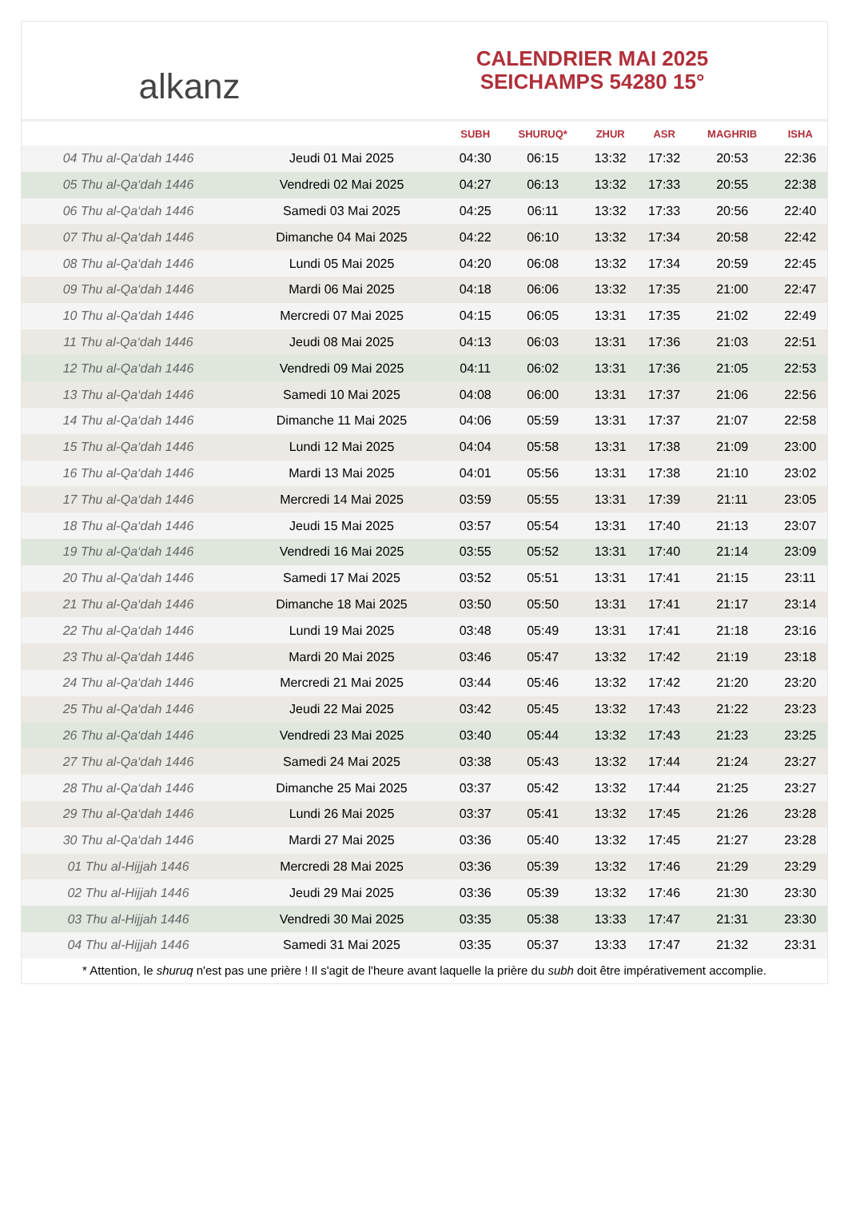alkanz
CALENDRIER MAI 2025
SEICHAMPS 54280 15°
| | | SUBH | SHURUQ* | ZHUR | ASR | MAGHRIB | ISHA |
| --- | --- | --- | --- | --- | --- | --- | --- |
| 04 Thu al-Qa‘dah 1446 | Jeudi 01 Mai 2025 | 04:30 | 06:15 | 13:32 | 17:32 | 20:53 | 22:36 |
| 05 Thu al-Qa‘dah 1446 | Vendredi 02 Mai 2025 | 04:27 | 06:13 | 13:32 | 17:33 | 20:55 | 22:38 |
| 06 Thu al-Qa‘dah 1446 | Samedi 03 Mai 2025 | 04:25 | 06:11 | 13:32 | 17:33 | 20:56 | 22:40 |
| 07 Thu al-Qa‘dah 1446 | Dimanche 04 Mai 2025 | 04:22 | 06:10 | 13:32 | 17:34 | 20:58 | 22:42 |
| 08 Thu al-Qa‘dah 1446 | Lundi 05 Mai 2025 | 04:20 | 06:08 | 13:32 | 17:34 | 20:59 | 22:45 |
| 09 Thu al-Qa‘dah 1446 | Mardi 06 Mai 2025 | 04:18 | 06:06 | 13:32 | 17:35 | 21:00 | 22:47 |
| 10 Thu al-Qa‘dah 1446 | Mercredi 07 Mai 2025 | 04:15 | 06:05 | 13:31 | 17:35 | 21:02 | 22:49 |
| 11 Thu al-Qa‘dah 1446 | Jeudi 08 Mai 2025 | 04:13 | 06:03 | 13:31 | 17:36 | 21:03 | 22:51 |
| 12 Thu al-Qa‘dah 1446 | Vendredi 09 Mai 2025 | 04:11 | 06:02 | 13:31 | 17:36 | 21:05 | 22:53 |
| 13 Thu al-Qa‘dah 1446 | Samedi 10 Mai 2025 | 04:08 | 06:00 | 13:31 | 17:37 | 21:06 | 22:56 |
| 14 Thu al-Qa‘dah 1446 | Dimanche 11 Mai 2025 | 04:06 | 05:59 | 13:31 | 17:37 | 21:07 | 22:58 |
| 15 Thu al-Qa‘dah 1446 | Lundi 12 Mai 2025 | 04:04 | 05:58 | 13:31 | 17:38 | 21:09 | 23:00 |
| 16 Thu al-Qa‘dah 1446 | Mardi 13 Mai 2025 | 04:01 | 05:56 | 13:31 | 17:38 | 21:10 | 23:02 |
| 17 Thu al-Qa‘dah 1446 | Mercredi 14 Mai 2025 | 03:59 | 05:55 | 13:31 | 17:39 | 21:11 | 23:05 |
| 18 Thu al-Qa‘dah 1446 | Jeudi 15 Mai 2025 | 03:57 | 05:54 | 13:31 | 17:40 | 21:13 | 23:07 |
| 19 Thu al-Qa‘dah 1446 | Vendredi 16 Mai 2025 | 03:55 | 05:52 | 13:31 | 17:40 | 21:14 | 23:09 |
| 20 Thu al-Qa‘dah 1446 | Samedi 17 Mai 2025 | 03:52 | 05:51 | 13:31 | 17:41 | 21:15 | 23:11 |
| 21 Thu al-Qa‘dah 1446 | Dimanche 18 Mai 2025 | 03:50 | 05:50 | 13:31 | 17:41 | 21:17 | 23:14 |
| 22 Thu al-Qa‘dah 1446 | Lundi 19 Mai 2025 | 03:48 | 05:49 | 13:31 | 17:41 | 21:18 | 23:16 |
| 23 Thu al-Qa‘dah 1446 | Mardi 20 Mai 2025 | 03:46 | 05:47 | 13:32 | 17:42 | 21:19 | 23:18 |
| 24 Thu al-Qa‘dah 1446 | Mercredi 21 Mai 2025 | 03:44 | 05:46 | 13:32 | 17:42 | 21:20 | 23:20 |
| 25 Thu al-Qa‘dah 1446 | Jeudi 22 Mai 2025 | 03:42 | 05:45 | 13:32 | 17:43 | 21:22 | 23:23 |
| 26 Thu al-Qa‘dah 1446 | Vendredi 23 Mai 2025 | 03:40 | 05:44 | 13:32 | 17:43 | 21:23 | 23:25 |
| 27 Thu al-Qa‘dah 1446 | Samedi 24 Mai 2025 | 03:38 | 05:43 | 13:32 | 17:44 | 21:24 | 23:27 |
| 28 Thu al-Qa‘dah 1446 | Dimanche 25 Mai 2025 | 03:37 | 05:42 | 13:32 | 17:44 | 21:25 | 23:27 |
| 29 Thu al-Qa‘dah 1446 | Lundi 26 Mai 2025 | 03:37 | 05:41 | 13:32 | 17:45 | 21:26 | 23:28 |
| 30 Thu al-Qa‘dah 1446 | Mardi 27 Mai 2025 | 03:36 | 05:40 | 13:32 | 17:45 | 21:27 | 23:28 |
| 01 Thu al-Hijjah 1446 | Mercredi 28 Mai 2025 | 03:36 | 05:39 | 13:32 | 17:46 | 21:29 | 23:29 |
| 02 Thu al-Hijjah 1446 | Jeudi 29 Mai 2025 | 03:36 | 05:39 | 13:32 | 17:46 | 21:30 | 23:30 |
| 03 Thu al-Hijjah 1446 | Vendredi 30 Mai 2025 | 03:35 | 05:38 | 13:33 | 17:47 | 21:31 | 23:30 |
| 04 Thu al-Hijjah 1446 | Samedi 31 Mai 2025 | 03:35 | 05:37 | 13:33 | 17:47 | 21:32 | 23:31 |
* Attention, le shuruq n'est pas une prière ! Il s'agit de l'heure avant laquelle la prière du subh doit être impérativement accomplie.